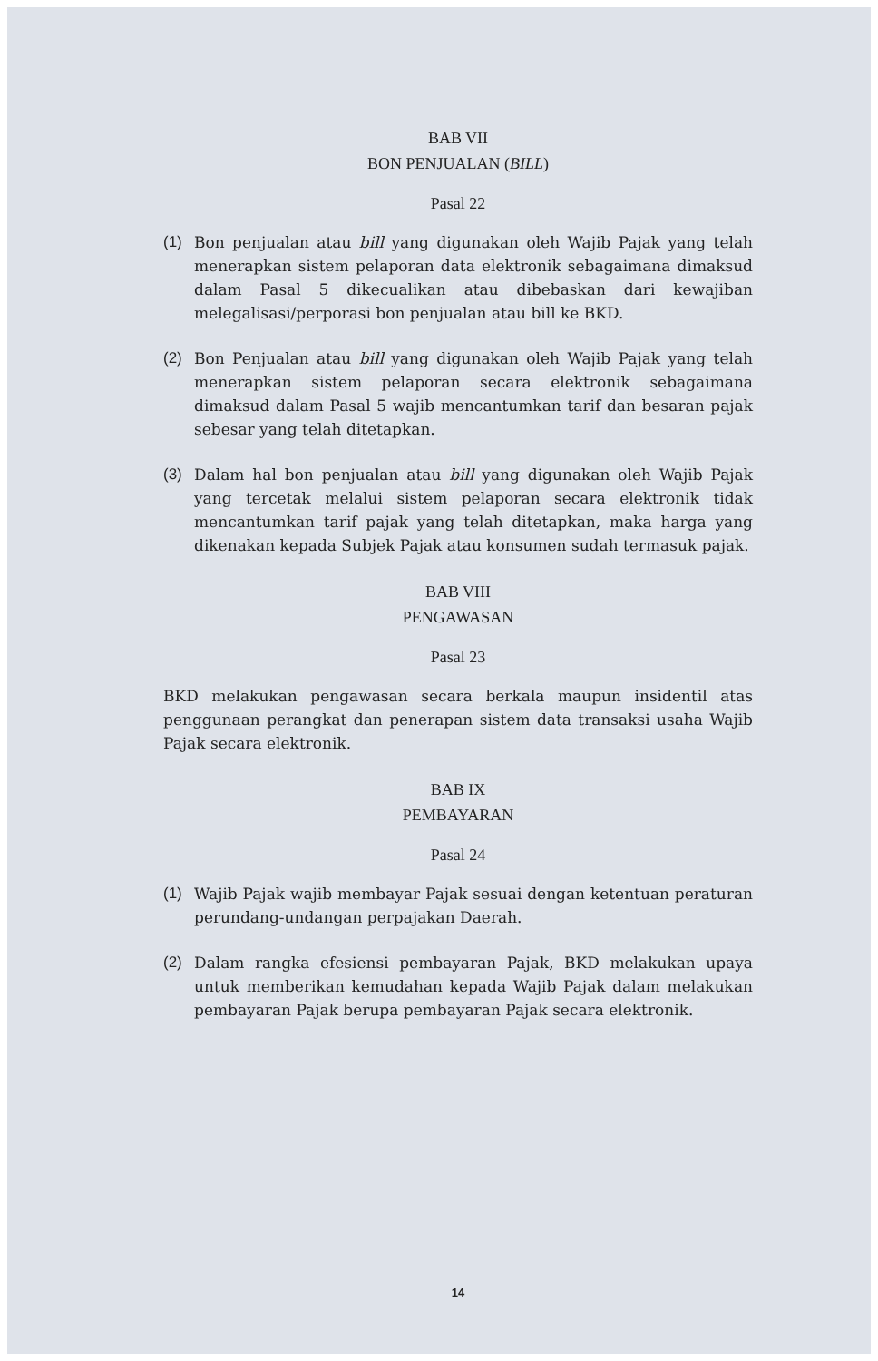BAB VII
BON PENJUALAN (BILL)
Pasal 22
(1) Bon penjualan atau bill yang digunakan oleh Wajib Pajak yang telah menerapkan sistem pelaporan data elektronik sebagaimana dimaksud dalam Pasal 5 dikecualikan atau dibebaskan dari kewajiban melegalisasi/perporasi bon penjualan atau bill ke BKD.
(2) Bon Penjualan atau bill yang digunakan oleh Wajib Pajak yang telah menerapkan sistem pelaporan secara elektronik sebagaimana dimaksud dalam Pasal 5 wajib mencantumkan tarif dan besaran pajak sebesar yang telah ditetapkan.
(3) Dalam hal bon penjualan atau bill yang digunakan oleh Wajib Pajak yang tercetak melalui sistem pelaporan secara elektronik tidak mencantumkan tarif pajak yang telah ditetapkan, maka harga yang dikenakan kepada Subjek Pajak atau konsumen sudah termasuk pajak.
BAB VIII
PENGAWASAN
Pasal 23
BKD melakukan pengawasan secara berkala maupun insidentil atas penggunaan perangkat dan penerapan sistem data transaksi usaha Wajib Pajak secara elektronik.
BAB IX
PEMBAYARAN
Pasal 24
(1) Wajib Pajak wajib membayar Pajak sesuai dengan ketentuan peraturan perundang-undangan perpajakan Daerah.
(2) Dalam rangka efesiensi pembayaran Pajak, BKD melakukan upaya untuk memberikan kemudahan kepada Wajib Pajak dalam melakukan pembayaran Pajak berupa pembayaran Pajak secara elektronik.
14